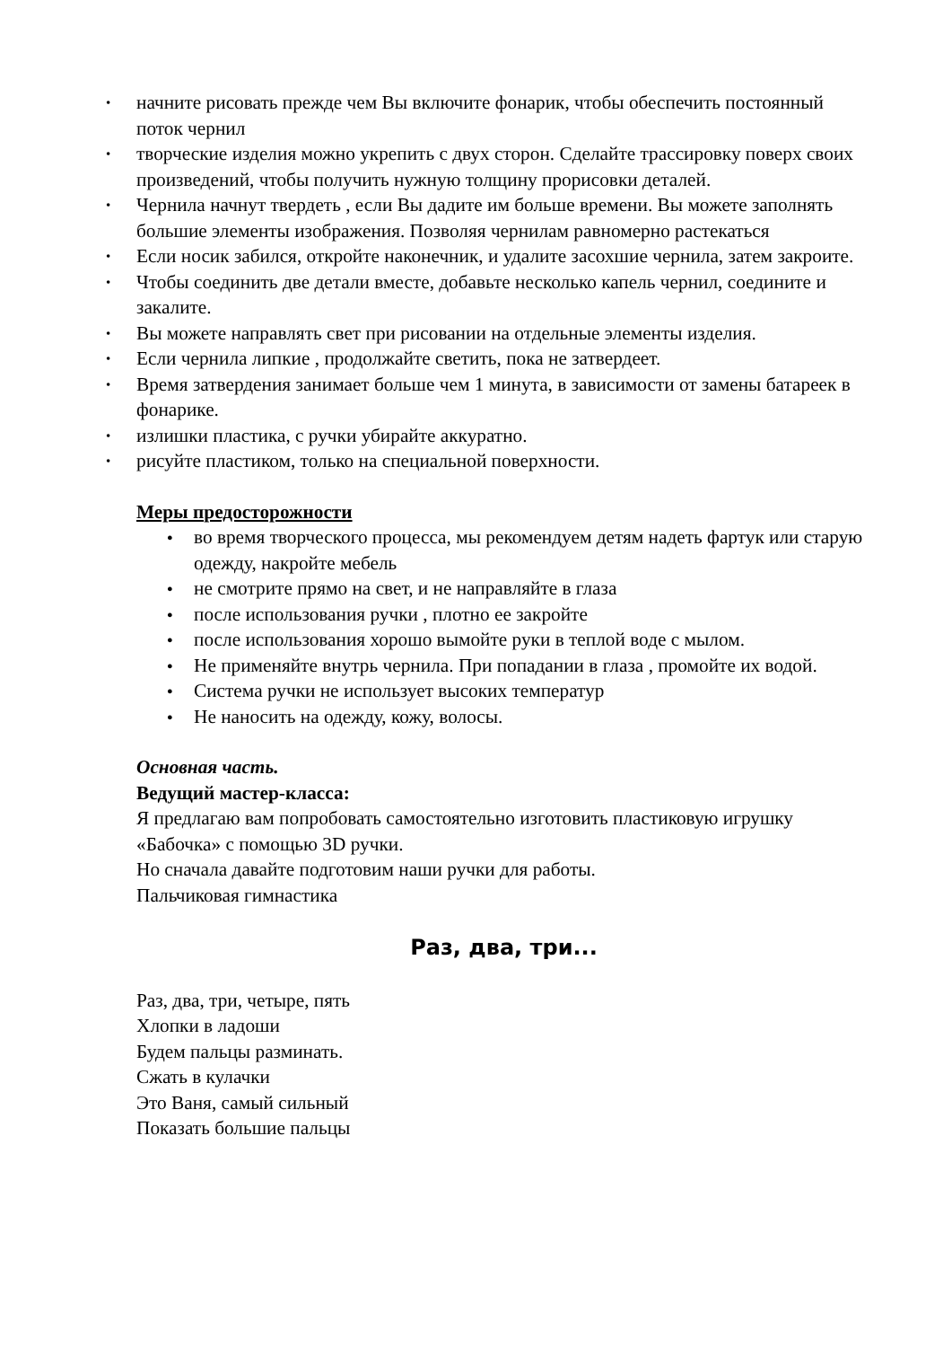начните рисовать прежде чем Вы включите фонарик, чтобы обеспечить постоянный поток чернил
творческие изделия можно укрепить с двух сторон. Сделайте трассировку поверх своих произведений, чтобы получить нужную толщину прорисовки деталей.
Чернила начнут твердеть , если Вы дадите им больше времени. Вы можете заполнять большие элементы изображения. Позволяя чернилам равномерно растекаться
Если носик забился, откройте наконечник, и удалите засохшие чернила, затем закроите.
Чтобы соединить две детали вместе, добавьте несколько капель чернил, соедините и закалите.
Вы можете направлять свет при рисовании на отдельные элементы изделия.
Если чернила липкие , продолжайте светить, пока не затвердеет.
Время затвердения занимает больше чем 1 минута, в зависимости от замены батареек в фонарике.
излишки пластика, с ручки убирайте аккуратно.
рисуйте пластиком, только на специальной поверхности.
Меры предосторожности
во время творческого процесса, мы рекомендуем детям надеть фартук или старую одежду, накройте мебель
не смотрите прямо на свет, и не направляйте в глаза
после использования ручки , плотно ее закройте
после использования хорошо вымойте руки в теплой воде с мылом.
Не применяйте внутрь чернила. При попадании в глаза , промойте их водой.
Система ручки не использует высоких температур
Не наносить на одежду, кожу, волосы.
Основная часть.
Ведущий мастер-класса:
Я предлагаю вам попробовать самостоятельно изготовить пластиковую игрушку «Бабочка» с помощью 3D ручки.
Но сначала давайте подготовим наши ручки для работы.
Пальчиковая гимнастика
Раз, два, три...
Раз, два, три, четыре, пять
Хлопки в ладоши
Будем пальцы разминать.
Сжать в кулачки
Это Ваня, самый сильный
Показать большие пальцы